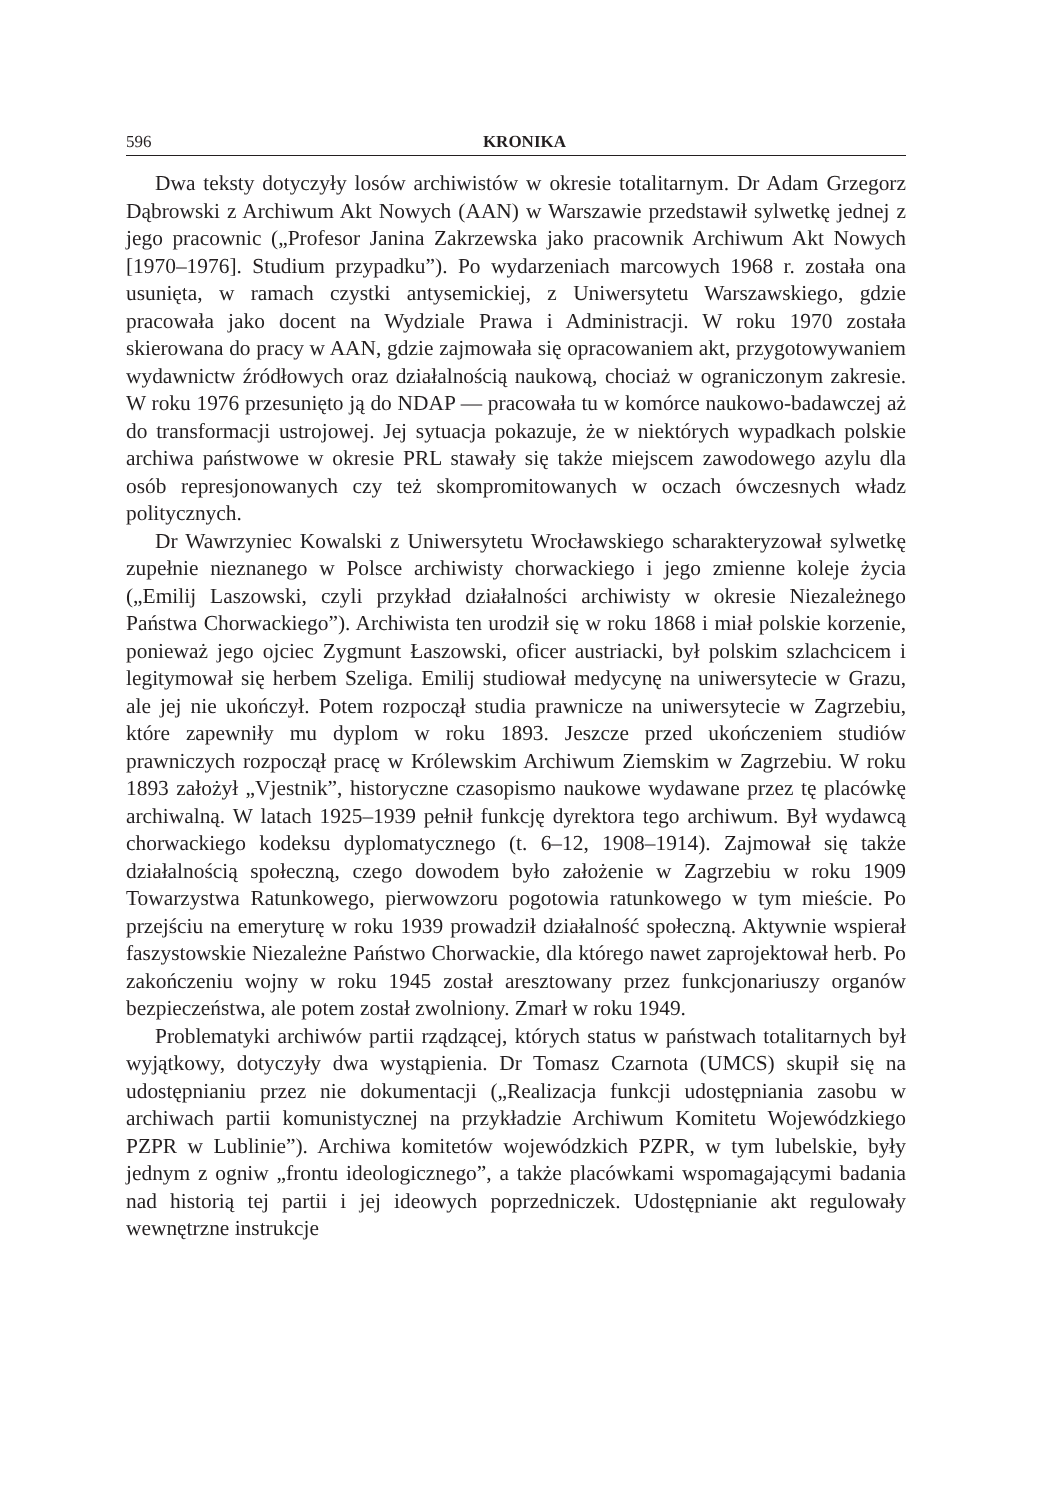596 KRONIKA
Dwa teksty dotyczyły losów archiwistów w okresie totalitarnym. Dr Adam Grzegorz Dąbrowski z Archiwum Akt Nowych (AAN) w Warszawie przedstawił sylwetkę jednej z jego pracownic („Profesor Janina Zakrzewska jako pracownik Archiwum Akt Nowych [1970–1976]. Studium przypadku”). Po wydarzeniach marcowych 1968 r. została ona usunięta, w ramach czystki antysemickiej, z Uniwersytetu Warszawskiego, gdzie pracowała jako docent na Wydziale Prawa i Administracji. W roku 1970 została skierowana do pracy w AAN, gdzie zajmowała się opracowaniem akt, przygotowywaniem wydawnictw źródłowych oraz działalnością naukową, chociaż w ograniczonym zakresie. W roku 1976 przesunięto ją do NDAP — pracowała tu w komórce naukowo-badawczej aż do transformacji ustrojowej. Jej sytuacja pokazuje, że w niektórych wypadkach polskie archiwa państwowe w okresie PRL stawały się także miejscem zawodowego azylu dla osób represjonowanych czy też skompromitowanych w oczach ówczesnych władz politycznych.
Dr Wawrzyniec Kowalski z Uniwersytetu Wrocławskiego scharakteryzował sylwetkę zupełnie nieznanego w Polsce archiwisty chorwackiego i jego zmienne koleje życia („Emilij Laszowski, czyli przykład działalności archiwisty w okresie Niezależnego Państwa Chorwackiego”). Archiwista ten urodził się w roku 1868 i miał polskie korzenie, ponieważ jego ojciec Zygmunt Łaszowski, oficer austriacki, był polskim szlachcicem i legitymował się herbem Szeliga. Emilij studiował medycynę na uniwersytecie w Grazu, ale jej nie ukończył. Potem rozpoczął studia prawnicze na uniwersytecie w Zagrzebiu, które zapewniły mu dyplom w roku 1893. Jeszcze przed ukończeniem studiów prawniczych rozpoczął pracę w Królewskim Archiwum Ziemskim w Zagrzebiu. W roku 1893 założył „Vjestnik”, historyczne czasopismo naukowe wydawane przez tę placówkę archiwalną. W latach 1925–1939 pełnił funkcję dyrektora tego archiwum. Był wydawcą chorwackiego kodeksu dyplomatycznego (t. 6–12, 1908–1914). Zajmował się także działalnością społeczną, czego dowodem było założenie w Zagrzebiu w roku 1909 Towarzystwa Ratunkowego, pierwowzoru pogotowia ratunkowego w tym mieście. Po przejściu na emeryturę w roku 1939 prowadził działalność społeczną. Aktywnie wspierał faszystowskie Niezależne Państwo Chorwackie, dla którego nawet zaprojektował herb. Po zakończeniu wojny w roku 1945 został aresztowany przez funkcjonariuszy organów bezpieczeństwa, ale potem został zwolniony. Zmarł w roku 1949.
Problematyki archiwów partii rządzącej, których status w państwach totalitarnych był wyjątkowy, dotyczyły dwa wystąpienia. Dr Tomasz Czarnota (UMCS) skupił się na udostępnianiu przez nie dokumentacji („Realizacja funkcji udostępniania zasobu w archiwach partii komunistycznej na przykładzie Archiwum Komitetu Wojewódzkiego PZPR w Lublinie”). Archiwa komitetów wojewódzkich PZPR, w tym lubelskie, były jednym z ogniw „frontu ideologicznego”, a także placówkami wspomagającymi badania nad historią tej partii i jej ideowych poprzedniczek. Udostępnianie akt regulowały wewnętrzne instrukcje